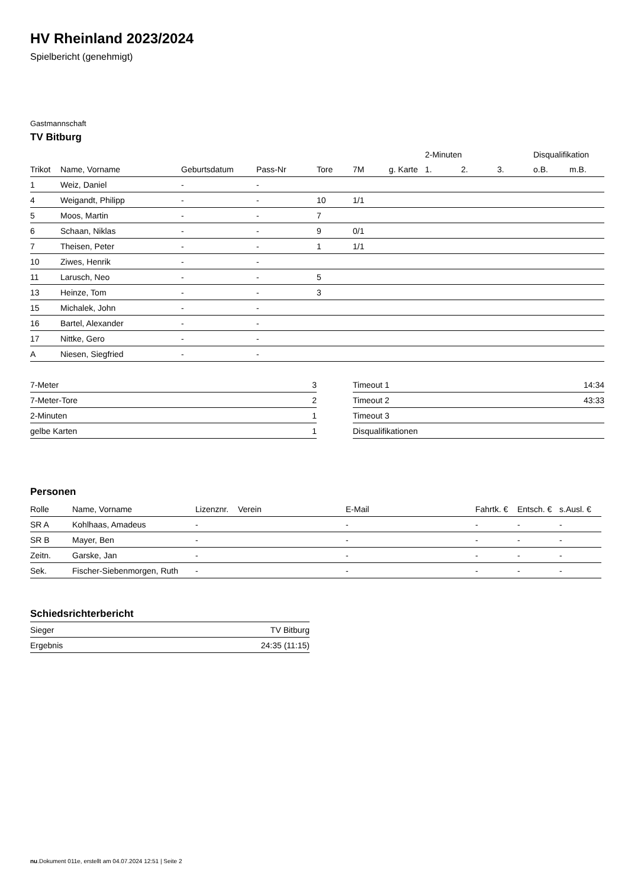HV Rheinland 2023/2024
Spielbericht (genehmigt)
Gastmannschaft
TV Bitburg
| | | | | | | | 2-Minuten | | | Disqualifikation | |
| --- | --- | --- | --- | --- | --- | --- | --- | --- | --- | --- | --- |
| Trikot | Name, Vorname | Geburtsdatum | Pass-Nr | Tore | 7M | g. Karte | 1. | 2. | 3. | o.B. | m.B. |
| 1 | Weiz, Daniel | - | - | | | | | | | | |
| 4 | Weigandt, Philipp | - | - | 10 | 1/1 | | | | | | |
| 5 | Moos, Martin | - | - | 7 | | | | | | | |
| 6 | Schaan, Niklas | - | - | 9 | 0/1 | | | | | | |
| 7 | Theisen, Peter | - | - | 1 | 1/1 | | | | | | |
| 10 | Ziwes, Henrik | - | - | | | | | | | | |
| 11 | Larusch, Neo | - | - | 5 | | | | | | | |
| 13 | Heinze, Tom | - | - | 3 | | | | | | | |
| 15 | Michalek, John | - | - | | | | | | | | |
| 16 | Bartel, Alexander | - | - | | | | | | | | |
| 17 | Nittke, Gero | - | - | | | | | | | | |
| A | Niesen, Siegfried | - | - | | | | | | | | |
| 7-Meter | 3 |
| 7-Meter-Tore | 2 |
| 2-Minuten | 1 |
| gelbe Karten | 1 |
| Timeout 1 | 14:34 |
| Timeout 2 | 43:33 |
| Timeout 3 | |
| Disqualifikationen | |
Personen
| Rolle | Name, Vorname | Lizenznr. | Verein | E-Mail | Fahrtk. € | Entsch. € | s.Ausl. € |
| --- | --- | --- | --- | --- | --- | --- | --- |
| SR A | Kohlhaas, Amadeus | - | | - | - | - | - |
| SR B | Mayer, Ben | - | | - | - | - | - |
| Zeitn. | Garske, Jan | - | | - | - | - | - |
| Sek. | Fischer-Siebenmorgen, Ruth | - | | - | - | - | - |
Schiedsrichterbericht
| Sieger | TV Bitburg |
| Ergebnis | 24:35 (11:15) |
nu.Dokument 011e, erstellt am 04.07.2024 12:51 | Seite 2